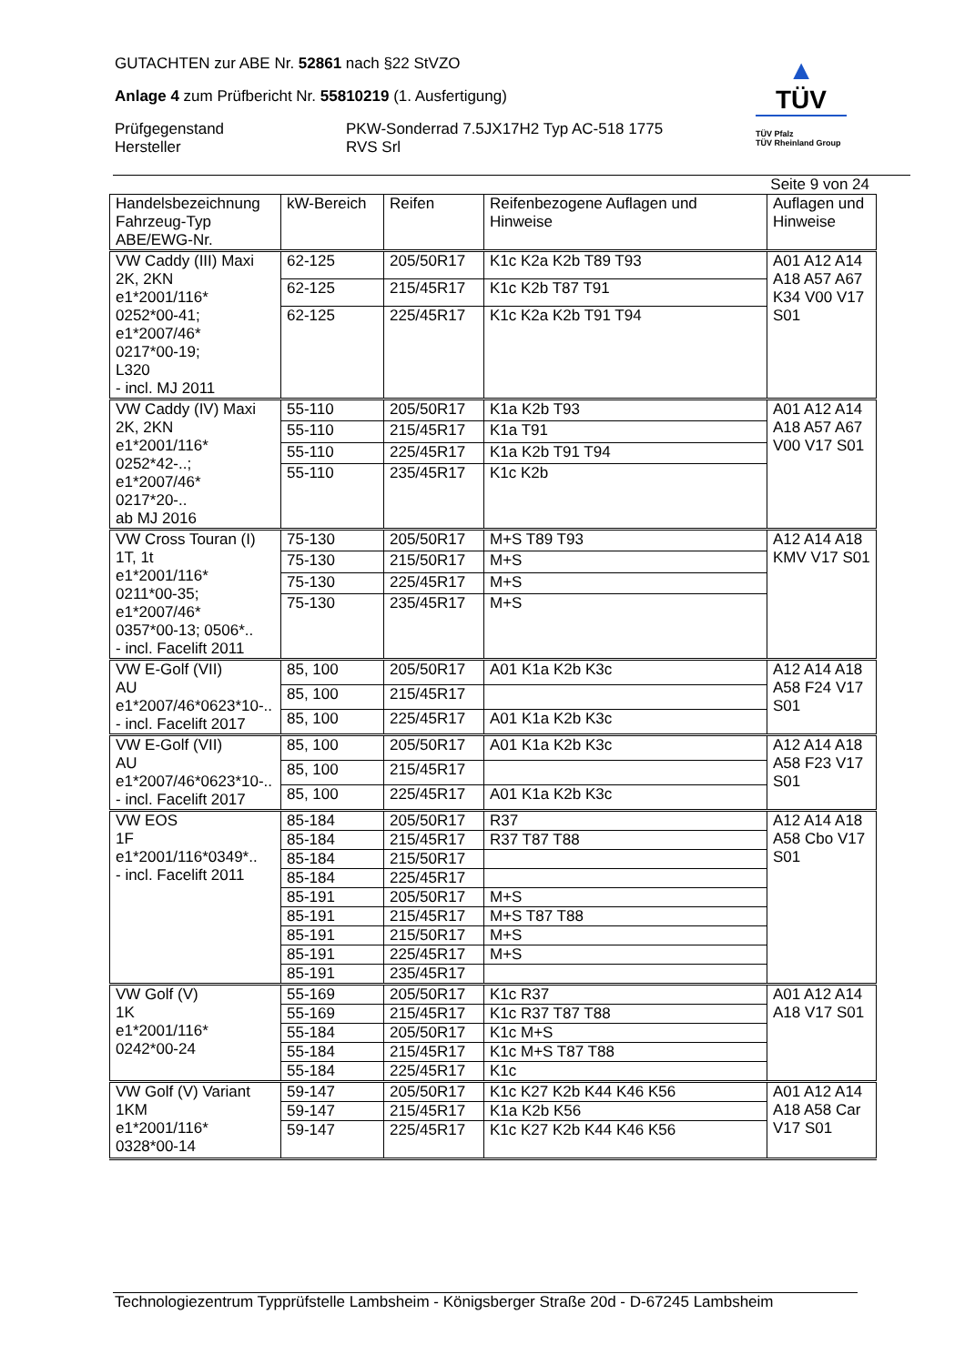GUTACHTEN zur ABE Nr. 52861 nach §22 StVZO
Anlage 4 zum Prüfbericht Nr. 55810219 (1. Ausfertigung)
Prüfgegenstand PKW-Sonderrad 7.5JX17H2 Typ AC-518 1775
Hersteller RVS Srl
▲
TÜV
TÜV Pfalz
TÜV Rheinland Group
Seite 9 von 24
| Handelsbezeichnung Fahrzeug-Typ ABE/EWG-Nr. | kW-Bereich | Reifen | Reifenbezogene Auflagen und Hinweise | Auflagen und Hinweise |
| --- | --- | --- | --- | --- |
| VW Caddy (III) Maxi 2K, 2KN e1*2001/116* 0252*00-41; e1*2007/46* 0217*00-19; L320 - incl. MJ 2011 | 62-125 | 205/50R17 | K1c K2a K2b T89 T93 | A01 A12 A14 A18 A57 A67 K34 V00 V17 S01 |
| | 62-125 | 215/45R17 | K1c K2b T87 T91 | |
| | 62-125 | 225/45R17 | K1c K2a K2b T91 T94 | |
| VW Caddy (IV) Maxi 2K, 2KN e1*2001/116* 0252*42-..; e1*2007/46* 0217*20-.. ab MJ 2016 | 55-110 | 205/50R17 | K1a K2b T93 | A01 A12 A14 A18 A57 A67 V00 V17 S01 |
| | 55-110 | 215/45R17 | K1a T91 | |
| | 55-110 | 225/45R17 | K1a K2b T91 T94 | |
| | 55-110 | 235/45R17 | K1c K2b | |
| VW Cross Touran (I) 1T, 1t e1*2001/116* 0211*00-35; e1*2007/46* 0357*00-13; 0506*.. - incl. Facelift 2011 | 75-130 | 205/50R17 | M+S T89 T93 | A12 A14 A18 KMV V17 S01 |
| | 75-130 | 215/50R17 | M+S | |
| | 75-130 | 225/45R17 | M+S | |
| | 75-130 | 235/45R17 | M+S | |
| VW E-Golf (VII) AU e1*2007/46*0623*10-.. - incl. Facelift 2017 | 85, 100 | 205/50R17 | A01 K1a K2b K3c | A12 A14 A18 A58 F24 V17 S01 |
| | 85, 100 | 215/45R17 | | |
| | 85, 100 | 225/45R17 | A01 K1a K2b K3c | |
| VW E-Golf (VII) AU e1*2007/46*0623*10-.. - incl. Facelift 2017 | 85, 100 | 205/50R17 | A01 K1a K2b K3c | A12 A14 A18 A58 F23 V17 S01 |
| | 85, 100 | 215/45R17 | | |
| | 85, 100 | 225/45R17 | A01 K1a K2b K3c | |
| VW EOS 1F e1*2001/116*0349*.. - incl. Facelift 2011 | 85-184 | 205/50R17 | R37 | A12 A14 A18 A58 Cbo V17 S01 |
| | 85-184 | 215/45R17 | R37 T87 T88 | |
| | 85-184 | 215/50R17 | | |
| | 85-184 | 225/45R17 | | |
| | 85-191 | 205/50R17 | M+S | |
| | 85-191 | 215/45R17 | M+S T87 T88 | |
| | 85-191 | 215/50R17 | M+S | |
| | 85-191 | 225/45R17 | M+S | |
| | 85-191 | 235/45R17 | | |
| VW Golf (V) 1K e1*2001/116* 0242*00-24 | 55-169 | 205/50R17 | K1c R37 | A01 A12 A14 A18 V17 S01 |
| | 55-169 | 215/45R17 | K1c R37 T87 T88 | |
| | 55-184 | 205/50R17 | K1c M+S | |
| | 55-184 | 215/45R17 | K1c M+S T87 T88 | |
| | 55-184 | 225/45R17 | K1c | |
| VW Golf (V) Variant 1KM e1*2001/116* 0328*00-14 | 59-147 | 205/50R17 | K1c K27 K2b K44 K46 K56 | A01 A12 A14 A18 A58 Car V17 S01 |
| | 59-147 | 215/45R17 | K1a K2b K56 | |
| | 59-147 | 225/45R17 | K1c K27 K2b K44 K46 K56 | |
Technologiezentrum Typprüfstelle Lambsheim - Königsberger Straße 20d - D-67245 Lambsheim